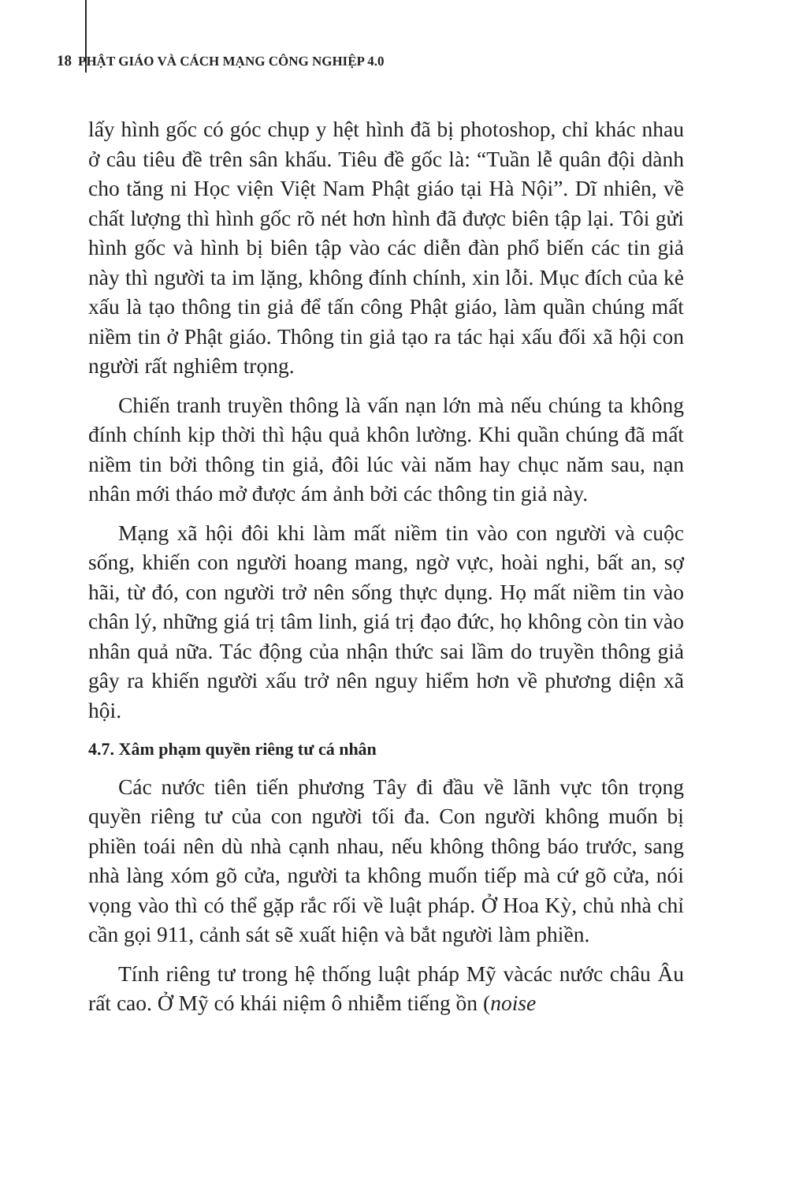18 PHẬT GIÁO VÀ CÁCH MẠNG CÔNG NGHIỆP 4.0
lấy hình gốc có góc chụp y hệt hình đã bị photoshop, chỉ khác nhau ở câu tiêu đề trên sân khấu. Tiêu đề gốc là: “Tuần lễ quân đội dành cho tăng ni Học viện Việt Nam Phật giáo tại Hà Nội”. Dĩ nhiên, về chất lượng thì hình gốc rõ nét hơn hình đã được biên tập lại. Tôi gửi hình gốc và hình bị biên tập vào các diễn đàn phổ biến các tin giả này thì người ta im lặng, không đính chính, xin lỗi. Mục đích của kẻ xấu là tạo thông tin giả để tấn công Phật giáo, làm quần chúng mất niềm tin ở Phật giáo. Thông tin giả tạo ra tác hại xấu đối xã hội con người rất nghiêm trọng.
Chiến tranh truyền thông là vấn nạn lớn mà nếu chúng ta không đính chính kịp thời thì hậu quả khôn lường. Khi quần chúng đã mất niềm tin bởi thông tin giả, đôi lúc vài năm hay chục năm sau, nạn nhân mới tháo mở được ám ảnh bởi các thông tin giả này.
Mạng xã hội đôi khi làm mất niềm tin vào con người và cuộc sống, khiến con người hoang mang, ngờ vực, hoài nghi, bất an, sợ hãi, từ đó, con người trở nên sống thực dụng. Họ mất niềm tin vào chân lý, những giá trị tâm linh, giá trị đạo đức, họ không còn tin vào nhân quả nữa. Tác động của nhận thức sai lầm do truyền thông giả gây ra khiến người xấu trở nên nguy hiểm hơn về phương diện xã hội.
4.7. Xâm phạm quyền riêng tư cá nhân
Các nước tiên tiến phương Tây đi đầu về lãnh vực tôn trọng quyền riêng tư của con người tối đa. Con người không muốn bị phiền toái nên dù nhà cạnh nhau, nếu không thông báo trước, sang nhà làng xóm gõ cửa, người ta không muốn tiếp mà cứ gõ cửa, nói vọng vào thì có thể gặp rắc rối về luật pháp. Ở Hoa Kỳ, chủ nhà chỉ cần gọi 911, cảnh sát sẽ xuất hiện và bắt người làm phiền.
Tính riêng tư trong hệ thống luật pháp Mỹ vàcác nước châu Âu rất cao. Ở Mỹ có khái niệm ô nhiễm tiếng ồn (noise